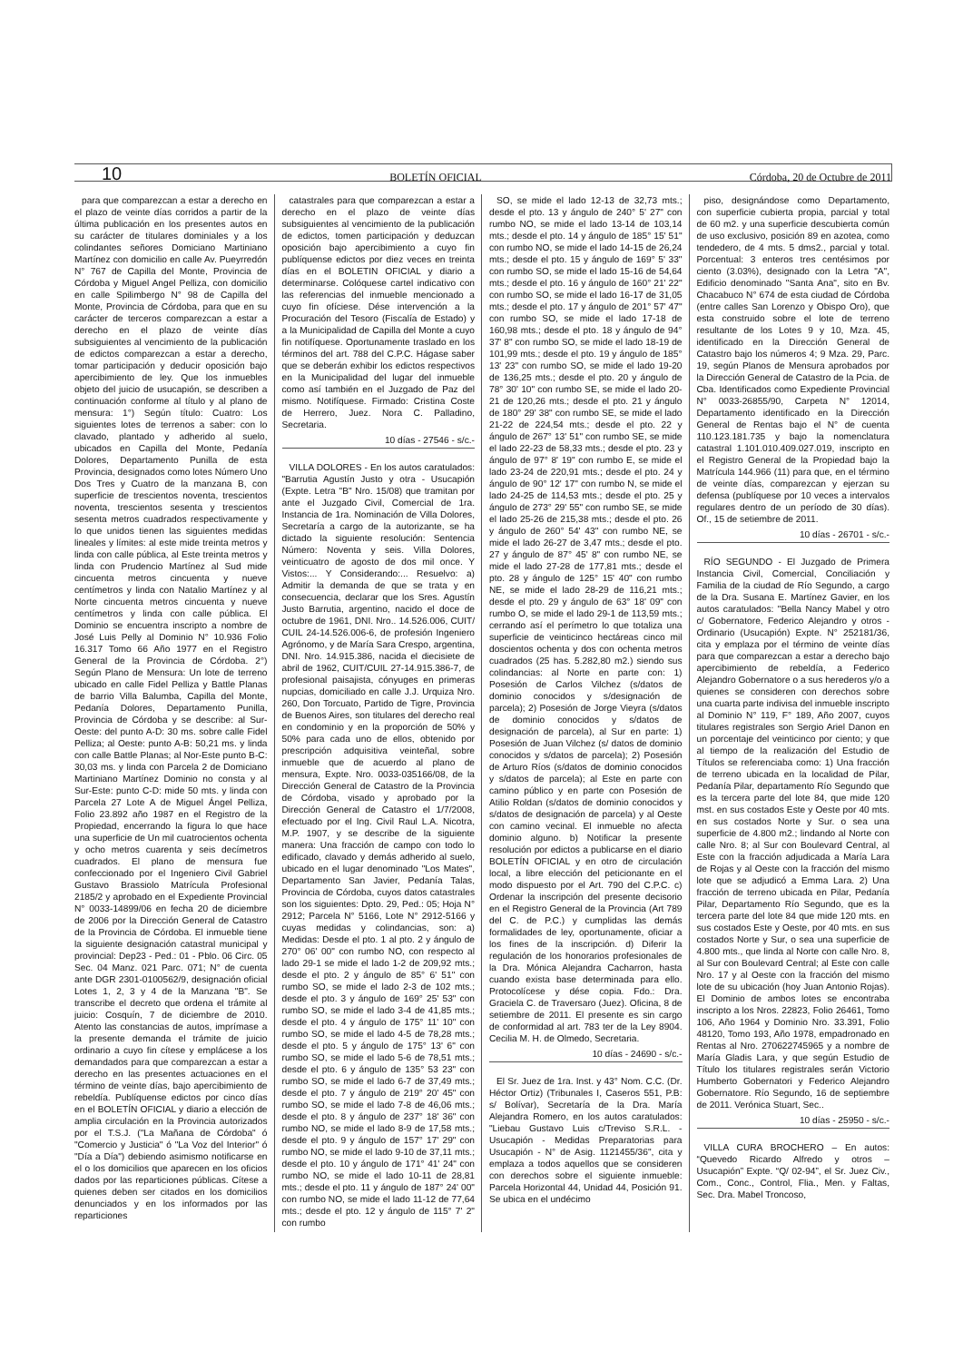10 BOLETÍN OFICIAL Córdoba, 20 de Octubre de 2011
para que comparezcan a estar a derecho en el plazo de veinte días corridos a partir de la última publicación en los presentes autos en su carácter de titulares dominiales y a los colindantes señores Domiciano Martiniano Martínez con domicilio en calle Av. Pueyrredón N° 767 de Capilla del Monte, Provincia de Córdoba y Miguel Angel Pelliza, con domicilio en calle Spilimbergo N° 98 de Capilla del Monte, Provincia de Córdoba, para que en su carácter de terceros comparezcan a estar a derecho en el plazo de veinte días subsiguientes al vencimiento de la publicación de edictos comparezcan a estar a derecho, tomar participación y deducir oposición bajo apercibimiento de ley. Que los inmuebles objeto del juicio de usucapión, se describen a continuación conforme al título y al plano de mensura: 1°) Según título: Cuatro: Los siguientes lotes de terrenos a saber: con lo clavado, plantado y adherido al suelo, ubicados en Capilla del Monte, Pedanía Dolores, Departamento Punilla de esta Provincia, designados como lotes Número Uno Dos Tres y Cuatro de la manzana B, con superficie de trescientos noventa, trescientos noventa, trescientos sesenta y trescientos sesenta metros cuadrados respectivamente y lo que unidos tienen las siguientes medidas lineales y límites: al este mide treinta metros y linda con calle pública, al Este treinta metros y linda con Prudencio Martínez al Sud mide cincuenta metros cincuenta y nueve centímetros y linda con Natalio Martínez y al Norte cincuenta metros cincuenta y nueve centímetros y linda con calle pública. El Dominio se encuentra inscripto a nombre de José Luis Pelly al Dominio N° 10.936 Folio 16.317 Tomo 66 Año 1977 en el Registro General de la Provincia de Córdoba. 2°) Según Plano de Mensura: Un lote de terreno ubicado en calle Fidel Pelliza y Battle Planas de barrio Villa Balumba, Capilla del Monte, Pedanía Dolores, Departamento Punilla, Provincia de Córdoba y se describe: al Sur-Oeste: del punto A-D: 30 ms. sobre calle Fidel Pelliza; al Oeste: punto A-B: 50,21 ms. y linda con calle Battle Planas; al Nor-Este punto B-C: 30,03 ms. y linda con Parcela 2 de Domiciano Martiniano Martínez Dominio no consta y al Sur-Este: punto C-D: mide 50 mts. y linda con Parcela 27 Lote A de Miguel Ángel Pelliza, Folio 23.892 año 1987 en el Registro de la Propiedad, encerrando la figura lo que hace una superficie de Un mil cuatrocientos ochenta y ocho metros cuarenta y seis decímetros cuadrados. El plano de mensura fue confeccionado por el Ingeniero Civil Gabriel Gustavo Brassiolo Matrícula Profesional 2185/2 y aprobado en el Expediente Provincial N° 0033-14899/06 en fecha 20 de diciembre de 2006 por la Dirección General de Catastro de la Provincia de Córdoba. El inmueble tiene la siguiente designación catastral municipal y provincial: Dep23 - Ped.: 01 - Pblo. 06 Circ. 05 Sec. 04 Manz. 021 Parc. 071; N° de cuenta ante DGR 2301-0100562/9, designación oficial Lotes 1, 2, 3 y 4 de la Manzana "B". Se transcribe el decreto que ordena el trámite al juicio: Cosquín, 7 de diciembre de 2010. Atento las constancias de autos, imprímase a la presente demanda el trámite de juicio ordinario a cuyo fin cítese y emplácese a los demandados para que comparezcan a estar a derecho en las presentes actuaciones en el término de veinte días, bajo apercibimiento de rebeldía. Publíquense edictos por cinco días en el BOLETÍN OFICIAL y diario a elección de amplia circulación en la Provincia autorizados por el T.S.J. ("La Mañana de Córdoba" ó "Comercio y Justicia" ó "La Voz del Interior" ó "Día a Día") debiendo asimismo notificarse en el o los domicilios que aparecen en los oficios dados por las reparticiones públicas. Cítese a quienes deben ser citados en los domicilios denunciados y en los informados por las reparticiones
catastrales para que comparezcan a estar a derecho en el plazo de veinte días subsiguientes al vencimiento de la publicación de edictos, tomen participación y deduzcan oposición bajo apercibimiento a cuyo fin publíquense edictos por diez veces en treinta días en el BOLETIN OFICIAL y diario a determinarse. Colóquese cartel indicativo con las referencias del inmueble mencionado a cuyo fin ofíciese. Dése intervención a la Procuración del Tesoro (Fiscalía de Estado) y a la Municipalidad de Capilla del Monte a cuyo fin notifíquese. Oportunamente traslado en los términos del art. 788 del C.P.C. Hágase saber que se deberán exhibir los edictos respectivos en la Municipalidad del lugar del inmueble como así también en el Juzgado de Paz del mismo. Notifíquese. Firmado: Cristina Coste de Herrero, Juez. Nora C. Palladino, Secretaria.
10 días - 27546 - s/c.-
VILLA DOLORES - En los autos caratulados: "Barrutia Agustín Justo y otra - Usucapión (Expte. Letra "B" Nro. 15/08) que tramitan por ante el Juzgado Civil, Comercial de 1ra. Instancia de 1ra. Nominación de Villa Dolores, Secretaría a cargo de la autorizante, se ha dictado la siguiente resolución: Sentencia Número: Noventa y seis. Villa Dolores, veinticuatro de agosto de dos mil once. Y Vistos:... Y Considerando:... Resuelvo: a) Admitir la demanda de que se trata y en consecuencia, declarar que los Sres. Agustín Justo Barrutia, argentino, nacido el doce de octubre de 1961, DNI. Nro.. 14.526.006, CUIT/ CUIL 24-14.526.006-6, de profesión Ingeniero Agrónomo, y de María Sara Crespo, argentina, DNI. Nro. 14.915.386, nacida el diecisiete de abril de 1962, CUIT/CUIL 27-14.915.386-7, de profesional paisajista, cónyuges en primeras nupcias, domiciliado en calle J.J. Urquiza Nro. 260, Don Torcuato, Partido de Tigre, Provincia de Buenos Aires, son titulares del derecho real en condominio y en la proporción de 50% y 50% para cada uno de ellos, obtenido por prescripción adquisitiva veinteñal, sobre inmueble que de acuerdo al plano de mensura, Expte. Nro. 0033-035166/08, de la Dirección General de Catastro de la Provincia de Córdoba, visado y aprobado por la Dirección General de Catastro el 1/7/2008, efectuado por el Ing. Civil Raul L.A. Nicotra, M.P. 1907, y se describe de la siguiente manera: Una fracción de campo con todo lo edificado, clavado y demás adherido al suelo, ubicado en el lugar denominado "Los Mates", Departamento San Javier, Pedanía Talas, Provincia de Córdoba, cuyos datos catastrales son los siguientes: Dpto. 29, Ped.: 05; Hoja N° 2912; Parcela N° 5166, Lote N° 2912-5166 y cuyas medidas y colindancias, son: a) Medidas: Desde el pto. 1 al pto. 2 y ángulo de 270° 06' 00" con rumbo NO, con respecto al lado 29-1 se mide el lado 1-2 de 209,92 mts.; desde el pto. 2 y ángulo de 85° 6' 51" con rumbo SO, se mide el lado 2-3 de 102 mts.; desde el pto. 3 y ángulo de 169° 25' 53" con rumbo SO, se mide el lado 3-4 de 41,85 mts.; desde el pto. 4 y ángulo de 175° 11' 10" con rumbo SO, se mide el lado 4-5 de 78,28 mts.; desde el pto. 5 y ángulo de 175° 13' 6" con rumbo SO, se mide el lado 5-6 de 78,51 mts.; desde el pto. 6 y ángulo de 135° 53 23" con rumbo SO, se mide el lado 6-7 de 37,49 mts.; desde el pto. 7 y ángulo de 219° 20' 45" con rumbo SO, se mide el lado 7-8 de 46,06 mts.; desde el pto. 8 y ángulo de 237° 18' 36" con rumbo NO, se mide el lado 8-9 de 17,58 mts.; desde el pto. 9 y ángulo de 157° 17' 29" con rumbo NO, se mide el lado 9-10 de 37,11 mts.; desde el pto. 10 y ángulo de 171° 41' 24" con rumbo NO, se mide el lado 10-11 de 28,81 mts.; desde el pto. 11 y ángulo de 187° 24' 00" con rumbo NO, se mide el lado 11-12 de 77,64 mts.; desde el pto. 12 y ángulo de 115° 7' 2" con rumbo
SO, se mide el lado 12-13 de 32,73 mts.; desde el pto. 13 y ángulo de 240° 5' 27" con rumbo NO, se mide el lado 13-14 de 103,14 mts.; desde el pto. 14 y ángulo de 185° 15' 51" con rumbo NO, se mide el lado 14-15 de 26,24 mts.; desde el pto. 15 y ángulo de 169° 5' 33" con rumbo SO, se mide el lado 15-16 de 54,64 mts.; desde el pto. 16 y ángulo de 160° 21' 22" con rumbo SO, se mide el lado 16-17 de 31,05 mts.; desde el pto. 17 y ángulo de 201° 57' 47" con rumbo SO, se mide el lado 17-18 de 160,98 mts.; desde el pto. 18 y ángulo de 94° 37' 8" con rumbo SO, se mide el lado 18-19 de 101,99 mts.; desde el pto. 19 y ángulo de 185° 13' 23" con rumbo SO, se mide el lado 19-20 de 136,25 mts.; desde el pto. 20 y ángulo de 78° 30' 10" con rumbo SE, se mide el lado 20-21 de 120,26 mts.; desde el pto. 21 y ángulo de 180° 29' 38" con rumbo SE, se mide el lado 21-22 de 224,54 mts.; desde el pto. 22 y ángulo de 267° 13' 51" con rumbo SE, se mide el lado 22-23 de 58,33 mts.; desde el pto. 23 y ángulo de 97° 8' 19" con rumbo E, se mide el lado 23-24 de 220,91 mts.; desde el pto. 24 y ángulo de 90° 12' 17" con rumbo N, se mide el lado 24-25 de 114,53 mts.; desde el pto. 25 y ángulo de 273° 29' 55" con rumbo SE, se mide el lado 25-26 de 215,38 mts.; desde el pto. 26 y ángulo de 260° 54' 43" con rumbo NE, se mide el lado 26-27 de 3,47 mts.; desde el pto. 27 y ángulo de 87° 45' 8" con rumbo NE, se mide el lado 27-28 de 177,81 mts.; desde el pto. 28 y ángulo de 125° 15' 40" con rumbo NE, se mide el lado 28-29 de 116,21 mts.; desde el pto. 29 y ángulo de 63° 18' 09" con rumbo O, se mide el lado 29-1 de 113,59 mts.; cerrando así el perímetro lo que totaliza una superficie de veinticinco hectáreas cinco mil doscientos ochenta y dos con ochenta metros cuadrados (25 has. 5.282,80 m2.) siendo sus colindancias: al Norte en parte con: 1) Posesión de Carlos Vilchez (s/datos de dominio conocidos y s/designación de parcela); 2) Posesión de Jorge Vieyra (s/datos de dominio conocidos y s/datos de designación de parcela), al Sur en parte: 1) Posesión de Juan Vilchez (s/ datos de dominio conocidos y s/datos de parcela); 2) Posesión de Arturo Ríos (s/datos de dominio conocidos y s/datos de parcela); al Este en parte con camino público y en parte con Posesión de Atilio Roldan (s/datos de dominio conocidos y s/datos de designación de parcela) y al Oeste con camino vecinal. El inmueble no afecta dominio alguno. b) Notificar la presente resolución por edictos a publicarse en el diario BOLETÍN OFICIAL y en otro de circulación local, a libre elección del peticionante en el modo dispuesto por el Art. 790 del C.P.C. c) Ordenar la inscripción del presente decisorio en el Registro General de la Provincia (Art 789 del C. de P.C.) y cumplidas las demás formalidades de ley, oportunamente, oficiar a los fines de la inscripción. d) Diferir la regulación de los honorarios profesionales de la Dra. Mónica Alejandra Cacharron, hasta cuando exista base determinada para ello. Protocolícese y dése copia. Fdo.: Dra. Graciela C. de Traversaro (Juez). Oficina, 8 de setiembre de 2011. El presente es sin cargo de conformidad al art. 783 ter de la Ley 8904. Cecilia M. H. de Olmedo, Secretaria.
10 días - 24690 - s/c.-
El Sr. Juez de 1ra. Inst. y 43° Nom. C.C. (Dr. Héctor Ortiz) (Tribunales I, Caseros 551, P.B: s/ Bolívar), Secretaría de la Dra. María Alejandra Romero, en los autos caratulados: "Liebau Gustavo Luis c/Treviso S.R.L. - Usucapión - Medidas Preparatorias para Usucapión - N° de Asig. 1121455/36", cita y emplaza a todos aquellos que se consideren con derechos sobre el siguiente inmueble: Parcela Horizontal 44, Unidad 44, Posición 91. Se ubica en el undécimo
piso, designándose como Departamento, con superficie cubierta propia, parcial y total de 60 m2. y una superficie descubierta común de uso exclusivo, posición 89 en azotea, como tendedero, de 4 mts. 5 dms2., parcial y total. Porcentual: 3 enteros tres centésimos por ciento (3.03%), designado con la Letra "A", Edificio denominado "Santa Ana", sito en Bv. Chacabuco N° 674 de esta ciudad de Córdoba (entre calles San Lorenzo y Obispo Oro), que esta construido sobre el lote de terreno resultante de los Lotes 9 y 10, Mza. 45, identificado en la Dirección General de Catastro bajo los números 4; 9 Mza. 29, Parc. 19, según Planos de Mensura aprobados por la Dirección General de Catastro de la Pcia. de Cba. Identificados como Expediente Provincial N° 0033-26855/90, Carpeta N° 12014, Departamento identificado en la Dirección General de Rentas bajo el N° de cuenta 110.123.181.735 y bajo la nomenclatura catastral 1.101.010.409.027.019, inscripto en el Registro General de la Propiedad bajo la Matrícula 144.966 (11) para que, en el término de veinte días, comparezcan y ejerzan su defensa (publíquese por 10 veces a intervalos regulares dentro de un período de 30 días). Of., 15 de setiembre de 2011.
10 días - 26701 - s/c.-
RÍO SEGUNDO - El Juzgado de Primera Instancia Civil, Comercial, Conciliación y Familia de la ciudad de Río Segundo, a cargo de la Dra. Susana E. Martínez Gavier, en los autos caratulados: "Bella Nancy Mabel y otro c/ Gobernatore, Federico Alejandro y otros - Ordinario (Usucapión) Expte. N° 252181/36, cita y emplaza por el término de veinte días para que comparezcan a estar a derecho bajo apercibimiento de rebeldía, a Federico Alejandro Gobernatore o a sus herederos y/o a quienes se consideren con derechos sobre una cuarta parte indivisa del inmueble inscripto al Dominio N° 119, F° 189, Año 2007, cuyos titulares registrales son Sergio Ariel Danon en un porcentaje del veinticinco por ciento; y que al tiempo de la realización del Estudio de Títulos se referenciaba como: 1) Una fracción de terreno ubicada en la localidad de Pilar, Pedanía Pilar, departamento Río Segundo que es la tercera parte del lote 84, que mide 120 mst. en sus costados Este y Oeste por 40 mts. en sus costados Norte y Sur. o sea una superficie de 4.800 m2.; lindando al Norte con calle Nro. 8; al Sur con Boulevard Central, al Este con la fracción adjudicada a María Lara de Rojas y al Oeste con la fracción del mismo lote que se adjudicó a Emma Lara. 2) Una fracción de terreno ubicada en Pilar, Pedanía Pilar, Departamento Río Segundo, que es la tercera parte del lote 84 que mide 120 mts. en sus costados Este y Oeste, por 40 mts. en sus costados Norte y Sur, o sea una superficie de 4.800 mts., que linda al Norte con calle Nro. 8, al Sur con Boulevard Central; al Este con calle Nro. 17 y al Oeste con la fracción del mismo lote de su ubicación (hoy Juan Antonio Rojas). El Dominio de ambos lotes se encontraba inscripto a los Nros. 22823, Folio 26461, Tomo 106, Año 1964 y Dominio Nro. 33.391, Folio 48120, Tomo 193, Año 1978, empadronado en Rentas al Nro. 270622745965 y a nombre de María Gladis Lara, y que según Estudio de Título los titulares registrales serán Victorio Humberto Gobernatori y Federico Alejandro Gobernatore. Río Segundo, 16 de septiembre de 2011. Verónica Stuart, Sec..
10 días - 25950 - s/c.-
VILLA CURA BROCHERO – En autos: “Quevedo Ricardo Alfredo y otros – Usucapión” Expte. “Q/ 02-94”, el Sr. Juez Civ., Com., Conc., Control, Flia., Men. y Faltas, Sec. Dra. Mabel Troncoso,